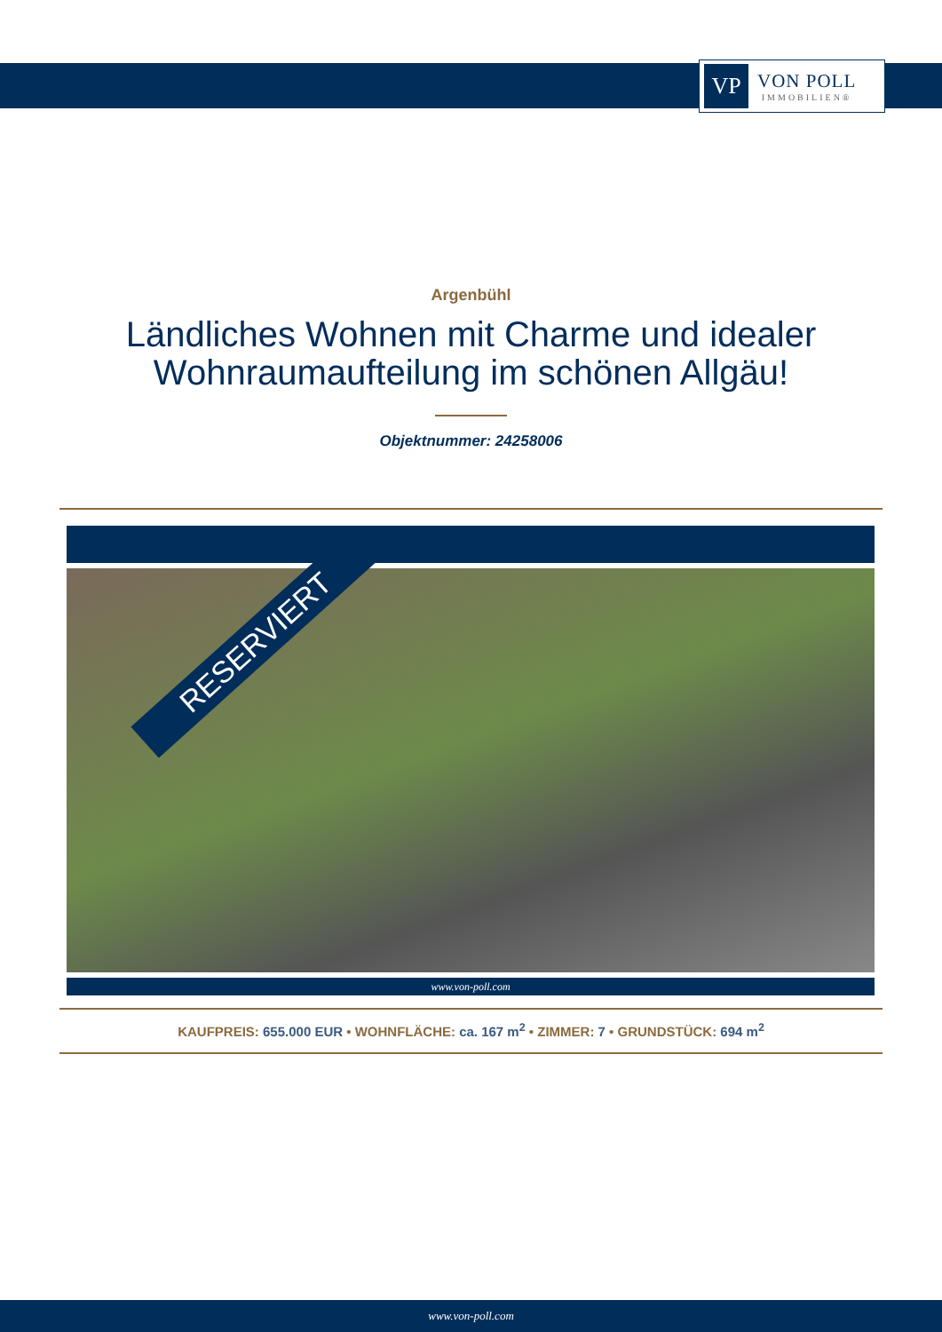VP
VON POLL
IMMOBILIEN®
Argenbühl
Ländliches Wohnen mit Charme und idealer
Wohnraumaufteilung im schönen Allgäu!
Objektnummer: 24258006
RESERVIERT
www.von-poll.com
KAUFPREIS: 655.000 EUR • WOHNFLÄCHE: ca. 167 m<sup>2</sup> • ZIMMER: 7 • GRUNDSTÜCK: 694 m<sup>2</sup>
www.von-poll.com